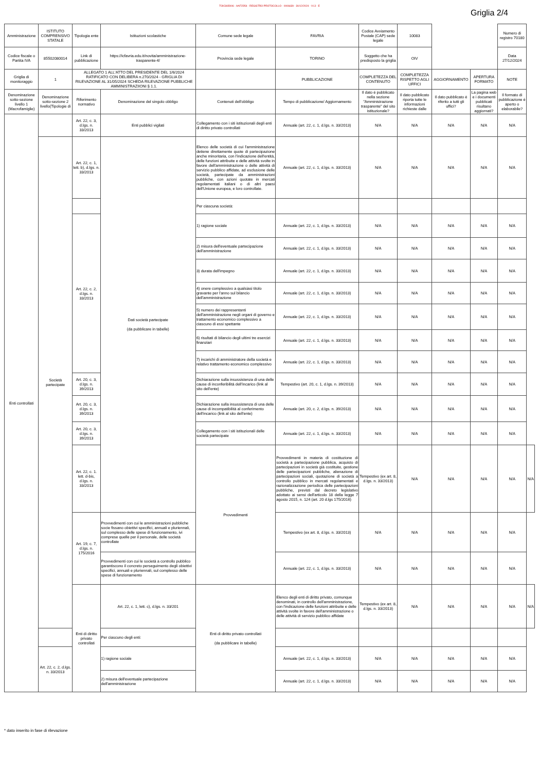TOIC865006 - AAF2D54 - REGISTRO PROTOCOLLO - 0006639 - 30/12/2024 - VI.3 - E
Griglia 2/4
| Amministrazione | ISTITUTO COMPRENSIVO STATALE | Tipologia ente | Istituzioni scolastiche | Comune sede legale | FAVRIA | Codice Avviamento Postale (CAP) sede legale | 10083 | | | Numero di registro 70180 | |
| Codice fiscale o Partita IVA | 85502080014 | Link di pubblicazione | https://icfavria.edu.it/novita/amministrazione-trasparente-4/ | Provincia sede legale | TORINO | Soggetto che ha predisposto la griglia | OIV | | | Data 27/12/2024 | |
| Griglia di monitoraggio | 1 | ALLEGATO 1 ALL'ATTO DEL PRESIDENTE DEL 1/6/2024 RATIFICATO CON DELIBERA n.270/2024 - GRIGLIA DI RILEVAZIONE AL 31/05/2024 SCHEDA RILEVAZIONE PUBBLICHE AMMINISTRAZIIONI § 1.1. | | | PUBBLICAZIONE | COMPLETEZZA DEL CONTENUTO | COMPLETEZZA RISPETTO AGLI UFFICI | AGGIORNAMENTO | APERTURA FORMATO | NOTE | |
| Denominazione sotto-sezione livello 1 (Macrofamiglie) | Denominazione sotto-sezione 2 livello(Tipologie di | Riferimento normativo | Denominazione del singolo obbligo | Contenuti dell'obbligo | Tempo di pubblicazione/ Aggiornamento | Il dato è pubblicato nella sezione "Amministrazione trasparente" del sito istituzionale? | Il dato pubblicato riporta tutte le informazioni richieste dalle | Il dato pubblicato è riferito a tutti gli uffici? | La pagina web e i documenti pubblicati risultano aggiornati? | Il formato di pubblicazione è aperto o elaborabile? | |
| Enti controllati | | Art. 22, c. 3, d.lgs. n. 33/2013 | Enti pubblici vigilati | Collegamento con i siti istituzionali degli enti di diritto privato controllati | Annuale (art. 22, c. 1, d.lgs. n. 33/2013) | N/A | N/A | N/A | N/A | N/A | |
| | Società partecipate | Art. 22, c. 1, lett. b), d.lgs. n. 33/2013 | Dati società partecipate (da pubblicare in tabelle) | Elenco delle società di cui l'amministrazione detiene direttamente quote di partecipazione anche minoritaria, con l'indicazione dell'entità, delle funzioni attribuite e delle attività svolte in favore dell'amministrazione o delle attività di servizio pubblico affidate, ad esclusione delle società, partecipate da amministrazioni pubbliche, con azioni quotate in mercati regolamentati italiani o di altri paesi dell'Unione europea, e loro controllate. | Annuale (art. 22, c. 1, d.lgs. n. 33/2013) | N/A | N/A | N/A | N/A | N/A | |
| | | | | Per ciascuna società: | | | | | | | |
| | | Art. 22, c. 2, d.lgs. n. 33/2013 | | 1) ragione sociale | Annuale (art. 22, c. 1, d.lgs. n. 33/2013) | N/A | N/A | N/A | N/A | N/A | |
| | | | | 2) misura dell'eventuale partecipazione dell'amministrazione | Annuale (art. 22, c. 1, d.lgs. n. 33/2013) | N/A | N/A | N/A | N/A | N/A | |
| | | | | 3) durata dell'impegno | Annuale (art. 22, c. 1, d.lgs. n. 33/2013) | N/A | N/A | N/A | N/A | N/A | |
| | | | | 4) onere complessivo a qualsiasi titolo gravante per l'anno sul bilancio dell'amministrazione | Annuale (art. 22, c. 1, d.lgs. n. 33/2013) | N/A | N/A | N/A | N/A | N/A | |
| | | | | 5) numero dei rappresentanti dell'amministrazione negli organi di governo e trattamento economico complessivo a ciascuno di essi spettante | Annuale (art. 22, c. 1, d.lgs. n. 33/2013) | N/A | N/A | N/A | N/A | N/A | |
| | | | | 6) risultati di bilancio degli ultimi tre esercizi finanziari | Annuale (art. 22, c. 1, d.lgs. n. 33/2013) | N/A | N/A | N/A | N/A | N/A | |
| | | | | 7) incarichi di amministratore della società e relativo trattamento economico complessivo | Annuale (art. 22, c. 1, d.lgs. n. 33/2013) | N/A | N/A | N/A | N/A | N/A | |
| | | Art. 20, c. 3, d.lgs. n. 39/2013 | | Dichiarazione sulla insussistenza di una delle cause di inconferibilità dell'incarico (link al sito dell'ente) | Tempestivo (art. 20, c. 1, d.lgs. n. 39/2013) | N/A | N/A | N/A | N/A | N/A | |
| | | Art. 20, c. 3, d.lgs. n. 39/2013 | | Dichiarazione sulla insussistenza di una delle cause di incompatibilità al conferimento dell'incarico (link al sito dell'ente) | Annuale (art. 20, c. 2, d.lgs. n. 39/2013) | N/A | N/A | N/A | N/A | N/A | |
| | | Art. 20, c. 3, d.lgs. n. 39/2013 | | Collegamento con i siti istituzionali delle società partecipate | Annuale (art. 22, c. 1, d.lgs. n. 33/2013) | N/A | N/A | N/A | N/A | N/A | |
| | | Art. 22, c. 1. lett. d-bis, d.lgs. n. 33/2013 | | Provvedimenti | Provvedimenti in materia di costituzione di società a partecipazione pubblica, acquisto di partecipazioni in società già costituite, gestione delle partecipazioni pubbliche, alienazione di partecipazioni sociali, quotazione di società a controllo pubblico in mercati regolamentati e razionalizzazione periodica delle partecipazioni pubbliche, previsti dal decreto legislativo adottato ai sensi dell'articolo 18 della legge 7 agosto 2015, n. 124 (art. 20 d.lgs 175/2016) | Tempestivo (ex art. 8, d.lgs. n. 33/2013) | N/A | N/A | N/A | N/A | N/A |
| | | Art. 19, c. 7, d.lgs. n. 175/2016 | Provvedimenti con cui le amministrazioni pubbliche socie fissano obiettivi specifici, annuali e pluriennali, sul complesso delle spese di funzionamento, ivi comprese quelle per il personale, delle società controllate | | Tempestivo (ex art. 8, d.lgs. n. 33/2013) | N/A | N/A | N/A | N/A | N/A | |
| | | | Provvedimenti con cui le società a controllo pubblico garantiscono il concreto perseguimento degli obiettivi specifici, annuali e pluriennali, sul complesso delle spese di funzionamento | | Annuale (art. 22, c. 1, d.lgs. n. 33/2013) | N/A | N/A | N/A | N/A | N/A | |
| | | Enti di diritto privato controllati | Art. 22, c. 1, lett. c), d.lgs. n. 33/201 | Enti di diritto privato controllati (da pubblicare in tabelle) | Elenco degli enti di diritto privato, comunque denominati, in controllo dell'amministrazione, con l'indicazione delle funzioni attribuite e delle attività svolte in favore dell'amministrazione o delle attività di servizio pubblico affidate | Tempestivo (ex art. 8, d.lgs. n. 33/2013) | N/A | N/A | N/A | N/A | N/A |
| | | | Per ciascuno degli enti: | | | | | | | | |
| | Art. 22, c. 2, d.lgs. n. 33/2013 | | 1) ragione sociale | | Annuale (art. 22, c. 1, d.lgs. n. 33/2013) | N/A | N/A | N/A | N/A | N/A | |
| | | | 2) misura dell'eventuale partecipazione dell'amministrazione | | Annuale (art. 22, c. 1, d.lgs. n. 33/2013) | N/A | N/A | N/A | N/A | N/A | |
* dato inserito in fase di rilevazione